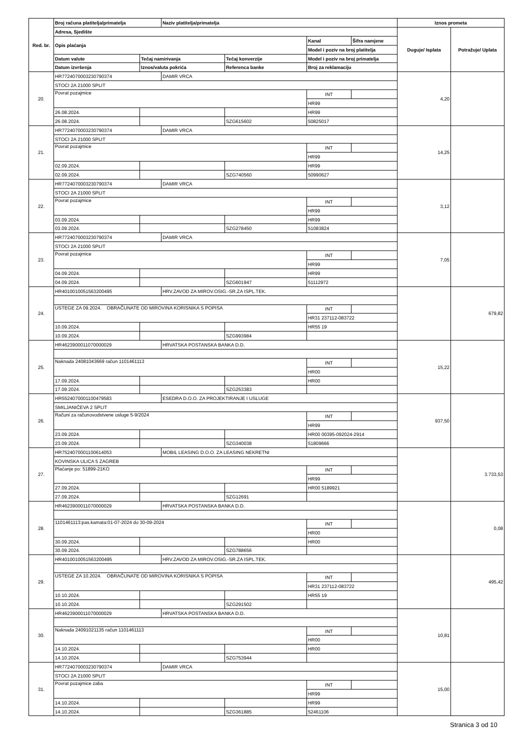| Red. br. | Broj računa platitelja/primatelja | | Naziv platitelja/primatelja | | | | Iznos prometa | |
| --- | --- | --- | --- | --- | --- | --- | --- | --- |
| | Adresa, Sjedište | | | | | | Duguje/ Isplata | Potražuje/ Uplata |
| | Opis plaćanja | | | | Kanal | Šifra namjene | | |
| | | | | | Model i poziv na broj platitelja | | | |
| | Datum valute | Tečaj namirivanja | | Tečaj konverzije | Model i poziv na broj primatelja | | | |
| | Datum izvršenja | Iznos/valuta pokrića | | Referenca banke | Broj za reklamaciju | | | |
| 20. | HR7724070003230790374 | | DAMIR VRCA | | | | 4,20 | |
| | STOCI 2A 21000 SPLIT | | | | | | | |
| | Povrat pozajmice | | | | INT | | | |
| | | | | | HR99 | | | |
| | 26.08.2024. | | | | HR99 | | | |
| | 26.08.2024. | | | SZG615602 | 50825017 | | | |
| 21. | HR7724070003230790374 | | DAMIR VRCA | | | | 14,25 | |
| | STOCI 2A 21000 SPLIT | | | | | | | |
| | Povrat pozajmice | | | | INT | | | |
| | | | | | HR99 | | | |
| | 02.09.2024. | | | | HR99 | | | |
| | 02.09.2024. | | | SZG740560 | 50990627 | | | |
| 22. | HR7724070003230790374 | | DAMIR VRCA | | | | 3,12 | |
| | STOCI 2A 21000 SPLIT | | | | | | | |
| | Povrat pozajmice | | | | INT | | | |
| | | | | | HR99 | | | |
| | 03.09.2024. | | | | HR99 | | | |
| | 03.09.2024. | | | SZG278450 | 51083824 | | | |
| 23. | HR7724070003230790374 | | DAMIR VRCA | | | | 7,05 | |
| | STOCI 2A 21000 SPLIT | | | | | | | |
| | Povrat pozajmice | | | | INT | | | |
| | | | | | HR99 | | | |
| | 04.09.2024. | | | | HR99 | | | |
| | 04.09.2024. | | | SZG601947 | 51112972 | | | |
| 24. | HR4010010051563200495 | | HRV.ZAVOD ZA MIROV.OSIG.-SR.ZA ISPL.TEK. | | | | | 679,82 |
| | USTEGE ZA 09.2024. OBRAČUNATE OD MIROVINA KORISNIKA S POPISA | | | | INT | | | |
| | | | | | HR31 237112-083722 | | | |
| | 10.09.2024. | | | | HR55 19 | | | |
| | 10.09.2024. | | | SZG993984 | | | | |
| 25. | HR4623900011070000029 | | HRVATSKA POSTANSKA BANKA D.D. | | | | 15,22 | |
| | Naknada 24081043669 račun 1101461113 | | | | INT | | | |
| | | | | | HR00 | | | |
| | 17.09.2024. | | | | HR00 | | | |
| | 17.09.2024. | | | SZG253383 | | | | |
| 26. | HR5524070001100479583 | | ESEDRA D.O.O. ZA PROJEKTIRANJE I USLUGE | | | | 937,50 | |
| | SMILJANIĆEVA 2 SPLIT | | | | | | | |
| | Računi za računovodstvene usluge 5-9/2024 | | | | INT | | | |
| | | | | | HR99 | | | |
| | 23.09.2024. | | | | HR00 00395-092024-2914 | | | |
| | 23.09.2024. | | | SZG340038 | 51809666 | | | |
| 27. | HR7524070001100614053 | | MOBIL LEASING D.O.O. ZA LEASING NEKRETNI | | | | | 3.733,53 |
| | KOVINSKA ULICA 5 ZAGREB | | | | | | | |
| | Plaćanje po: 51899-21KO | | | | INT | | | |
| | | | | | HR99 | | | |
| | 27.09.2024. | | | | HR00 5189921 | | | |
| | 27.09.2024. | | | SZG12691 | | | | |
| 28. | HR4623900011070000029 | | HRVATSKA POSTANSKA BANKA D.D. | | | | | 0,08 |
| | 1101461113:pas.kamata:01-07-2024 do 30-09-2024 | | | | INT | | | |
| | | | | | HR00 | | | |
| | 30.09.2024. | | | | HR00 | | | |
| | 30.09.2024. | | | SZG788656 | | | | |
| 29. | HR4010010051563200495 | | HRV.ZAVOD ZA MIROV.OSIG.-SR.ZA ISPL.TEK. | | | | | 495,42 |
| | USTEGE ZA 10.2024. OBRAČUNATE OD MIROVINA KORISNIKA S POPISA | | | | INT | | | |
| | | | | | HR31 237112-083722 | | | |
| | 10.10.2024. | | | | HR55 19 | | | |
| | 10.10.2024. | | | SZG291502 | | | | |
| 30. | HR4623900011070000029 | | HRVATSKA POSTANSKA BANKA D.D. | | | | 10,81 | |
| | Naknada 24091021135 račun 1101461113 | | | | INT | | | |
| | | | | | HR00 | | | |
| | 14.10.2024. | | | | HR00 | | | |
| | 14.10.2024. | | | SZG753944 | | | | |
| 31. | HR7724070003230790374 | | DAMIR VRCA | | | | 15,00 | |
| | STOCI 2A 21000 SPLIT | | | | | | | |
| | Povrat pozajmice zaba | | | | INT | | | |
| | | | | | HR99 | | | |
| | 14.10.2024. | | | | HR99 | | | |
| | 14.10.2024. | | | SZG361885 | 52461106 | | | |
Stranica 3 od 10